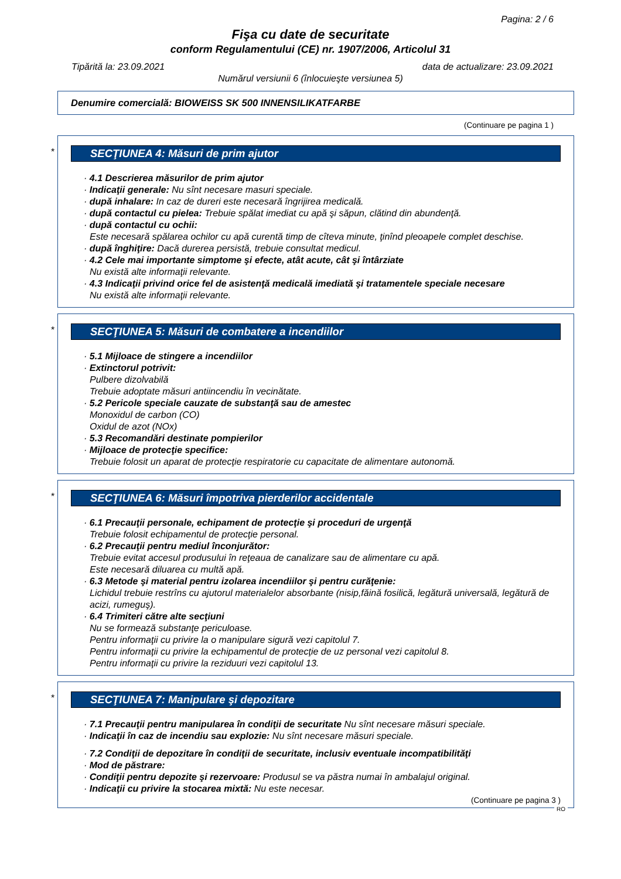Pagina: 2 / 6
Fişa cu date de securitate
conform Regulamentului (CE) nr. 1907/2006, Articolul 31
Tipărită la: 23.09.2021 data de actualizare: 23.09.2021
Numărul versiunii 6 (înlocuieşte versiunea 5)
Denumire comercială: BIOWEISS SK 500 INNENSILIKATFARBE
(Continuare pe pagina 1 )
*
SECŢIUNEA 4: Măsuri de prim ajutor
· 4.1 Descrierea măsurilor de prim ajutor
· Indicaţii generale: Nu sînt necesare masuri speciale.
· după inhalare: In caz de dureri este necesară îngrijirea medicală.
· după contactul cu pielea: Trebuie spălat imediat cu apă şi săpun, clătind din abundenţă.
· după contactul cu ochii:
Este necesară spălarea ochilor cu apă curentă timp de cîteva minute, ţinînd pleoapele complet deschise.
· după înghiţire: Dacă durerea persistă, trebuie consultat medicul.
· 4.2 Cele mai importante simptome şi efecte, atât acute, cât şi întârziate
Nu există alte informaţii relevante.
· 4.3 Indicaţii privind orice fel de asistenţă medicală imediată şi tratamentele speciale necesare
Nu există alte informaţii relevante.
*
SECŢIUNEA 5: Măsuri de combatere a incendiilor
· 5.1 Mijloace de stingere a incendiilor
· Extinctorul potrivit:
Pulbere dizolvabilă
Trebuie adoptate măsuri antiincendiu în vecinătate.
· 5.2 Pericole speciale cauzate de substanţă sau de amestec
Monoxidul de carbon (CO)
Oxidul de azot (NOx)
· 5.3 Recomandări destinate pompierilor
· Mijloace de protecţie specifice:
Trebuie folosit un aparat de protecţie respiratorie cu capacitate de alimentare autonomă.
*
SECŢIUNEA 6: Măsuri împotriva pierderilor accidentale
· 6.1 Precauţii personale, echipament de protecţie şi proceduri de urgenţă
Trebuie folosit echipamentul de protecţie personal.
· 6.2 Precauţii pentru mediul înconjurător:
Trebuie evitat accesul produsului în reţeaua de canalizare sau de alimentare cu apă.
Este necesară diluarea cu multă apă.
· 6.3 Metode şi material pentru izolarea incendiilor şi pentru curăţenie:
Lichidul trebuie restrîns cu ajutorul materialelor absorbante (nisip,făină fosilică, legătură universală, legătură de acizi, rumeguş).
· 6.4 Trimiteri către alte secţiuni
Nu se formează substanţe periculoase.
Pentru informaţii cu privire la o manipulare sigură vezi capitolul 7.
Pentru informaţii cu privire la echipamentul de protecţie de uz personal vezi capitolul 8.
Pentru informaţii cu privire la reziduuri vezi capitolul 13.
*
SECŢIUNEA 7: Manipulare şi depozitare
· 7.1 Precauţii pentru manipularea în condiţii de securitate Nu sînt necesare măsuri speciale.
· Indicaţii în caz de incendiu sau explozie: Nu sînt necesare măsuri speciale.
· 7.2 Condiţii de depozitare în condiţii de securitate, inclusiv eventuale incompatibilităţi
· Mod de păstrare:
· Condiţii pentru depozite şi rezervoare: Produsul se va păstra numai în ambalajul original.
· Indicaţii cu privire la stocarea mixtă: Nu este necesar.
(Continuare pe pagina 3 )
RO